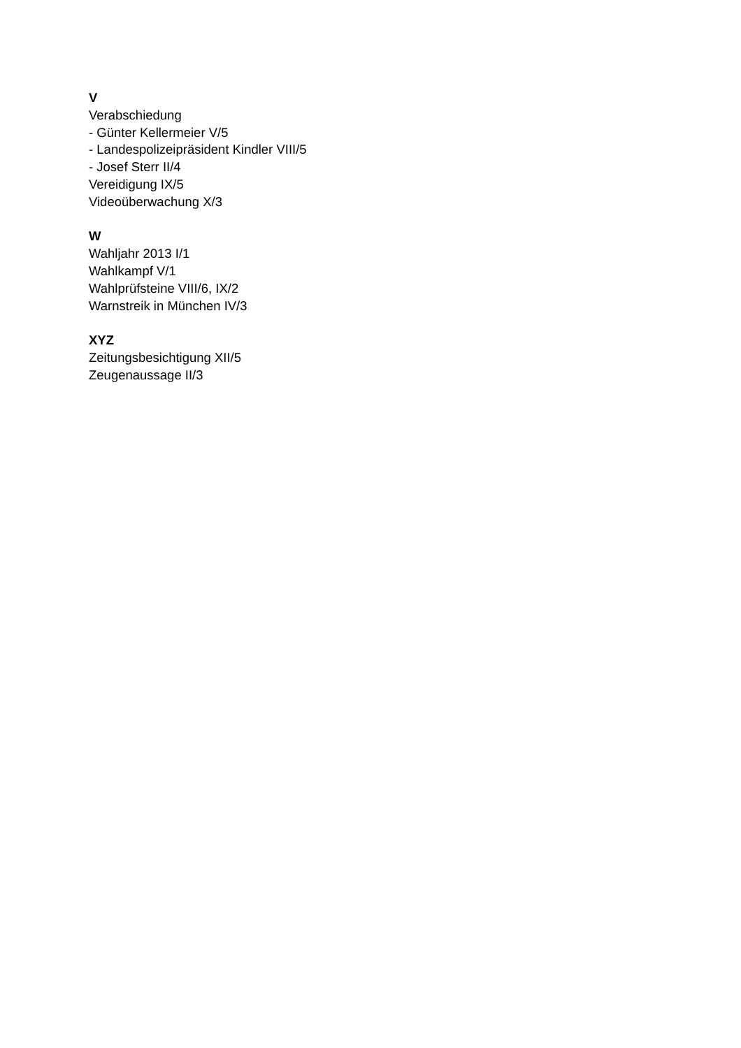V
Verabschiedung
- Günter Kellermeier V/5
- Landespolizeipräsident Kindler VIII/5
- Josef Sterr II/4
Vereidigung IX/5
Videoüberwachung X/3
W
Wahljahr 2013 I/1
Wahlkampf V/1
Wahlprüfsteine VIII/6, IX/2
Warnstreik in München IV/3
XYZ
Zeitungsbesichtigung XII/5
Zeugenaussage II/3